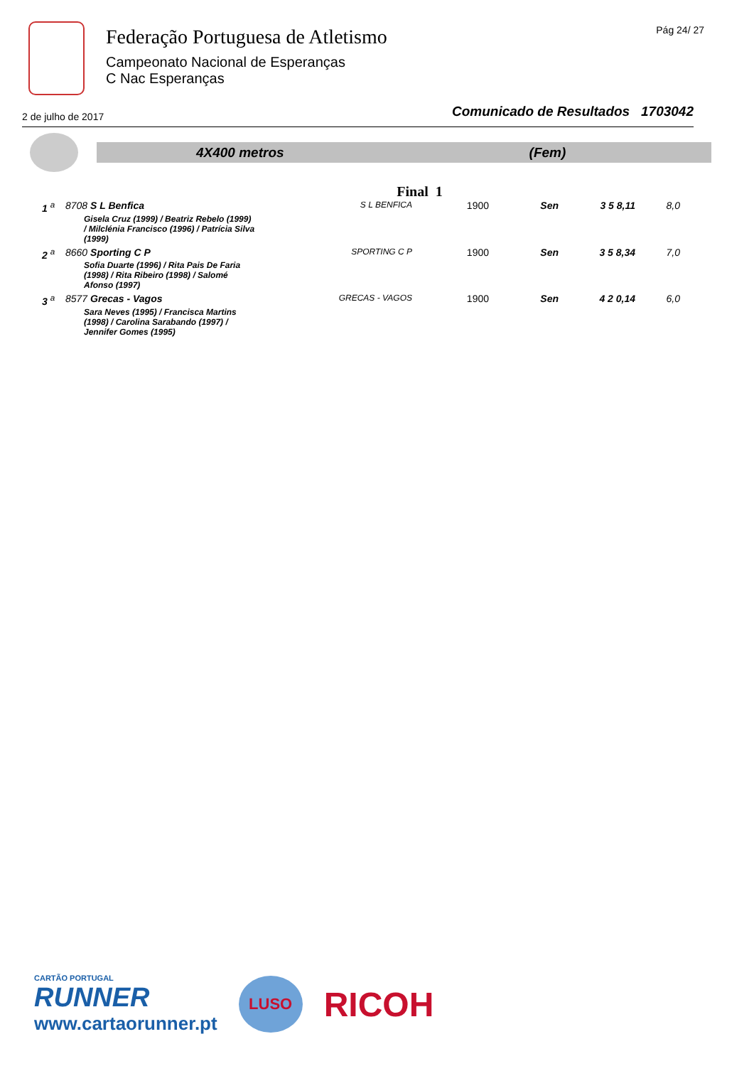Federação Portuguesa de Atletismo
Campeonato Nacional de Esperanças
C Nac Esperanças
Pág 24/ 27
2 de julho de 2017 Comunicado de Resultados 1703042
4X400 metros (Fem)
Final 1
| 1 <sup>a</sup> | 8708 S L Benfica | S L BENFICA | 1900 | Sen | 3 5 8,11 | 8,0 |
| | Gisela Cruz (1999) / Beatriz Rebelo (1999) / Milclénia Francisco (1996) / Patrícia Silva (1999) | | | | | |
| 2 <sup>a</sup> | 8660 Sporting C P | SPORTING C P | 1900 | Sen | 3 5 8,34 | 7,0 |
| | Sofia Duarte (1996) / Rita Pais De Faria (1998) / Rita Ribeiro (1998) / Salomé Afonso (1997) | | | | | |
| 3 <sup>a</sup> | 8577 Grecas - Vagos | GRECAS - VAGOS | 1900 | Sen | 4 2 0,14 | 6,0 |
| | Sara Neves (1995) / Francisca Martins (1998) / Carolina Sarabando (1997) / Jennifer Gomes (1995) | | | | | |
CARTÃO PORTUGAL
RUNNER
www.cartaorunner.pt
LUSO
RICOH